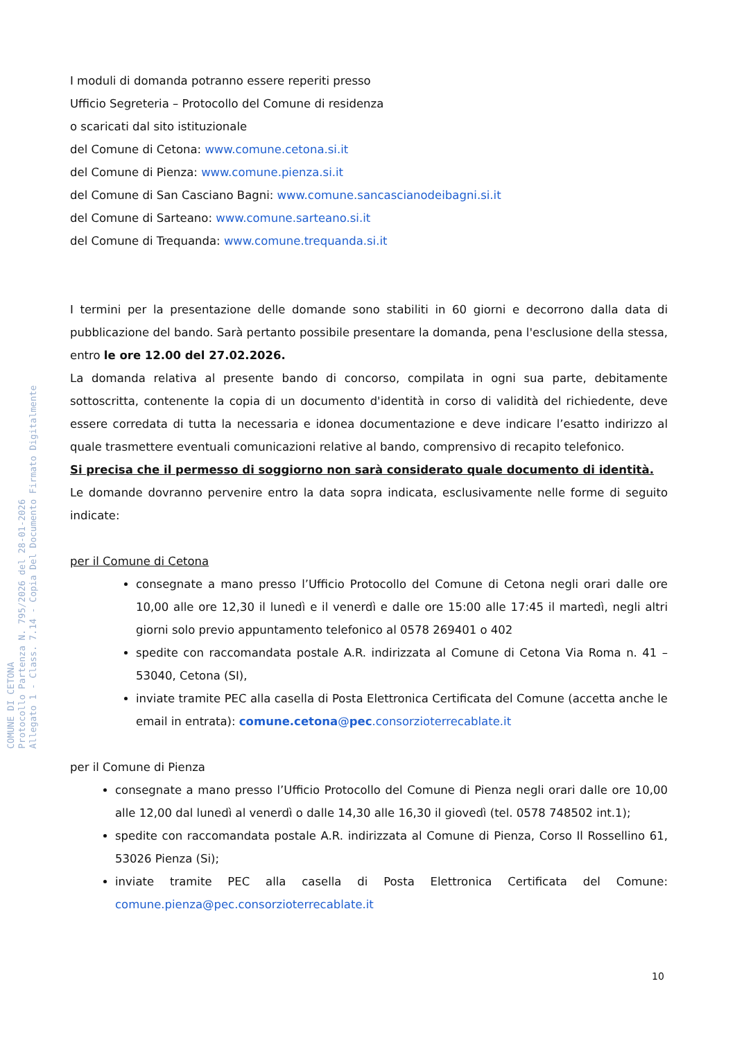COMUNE DI CETONA
Protocollo Partenza N. 795/2026 del 28-01-2026
Allegato 1 - Class. 7.14 - Copia Del Documento Firmato Digitalmente
I moduli di domanda potranno essere reperiti presso
Ufficio Segreteria – Protocollo del Comune di residenza
o scaricati dal sito istituzionale
del Comune di Cetona: www.comune.cetona.si.it
del Comune di Pienza: www.comune.pienza.si.it
del Comune di San Casciano Bagni: www.comune.sancascianodeibagni.si.it
del Comune di Sarteano: www.comune.sarteano.si.it
del Comune di Trequanda: www.comune.trequanda.si.it
I termini per la presentazione delle domande sono stabiliti in 60 giorni e decorrono dalla data di pubblicazione del bando. Sarà pertanto possibile presentare la domanda, pena l'esclusione della stessa, entro le ore 12.00 del 27.02.2026.
La domanda relativa al presente bando di concorso, compilata in ogni sua parte, debitamente sottoscritta, contenente la copia di un documento d'identità in corso di validità del richiedente, deve essere corredata di tutta la necessaria e idonea documentazione e deve indicare l’esatto indirizzo al quale trasmettere eventuali comunicazioni relative al bando, comprensivo di recapito telefonico.
Si precisa che il permesso di soggiorno non sarà considerato quale documento di identità.
Le domande dovranno pervenire entro la data sopra indicata, esclusivamente nelle forme di seguito indicate:
per il Comune di Cetona
consegnate a mano presso l’Ufficio Protocollo del Comune di Cetona negli orari dalle ore 10,00 alle ore 12,30 il lunedì e il venerdì e dalle ore 15:00 alle 17:45 il martedì, negli altri giorni solo previo appuntamento telefonico al 0578 269401 o 402
spedite con raccomandata postale A.R. indirizzata al Comune di Cetona Via Roma n. 41 – 53040, Cetona (SI),
inviate tramite PEC alla casella di Posta Elettronica Certificata del Comune (accetta anche le email in entrata): comune.cetona@pec.consorzioterrecablate.it
per il Comune di Pienza
consegnate a mano presso l’Ufficio Protocollo del Comune di Pienza negli orari dalle ore 10,00 alle 12,00 dal lunedì al venerdì o dalle 14,30 alle 16,30 il giovedì (tel. 0578 748502 int.1);
spedite con raccomandata postale A.R. indirizzata al Comune di Pienza, Corso Il Rossellino 61, 53026 Pienza (Si);
inviate tramite PEC alla casella di Posta Elettronica Certificata del Comune: comune.pienza@pec.consorzioterrecablate.it
10